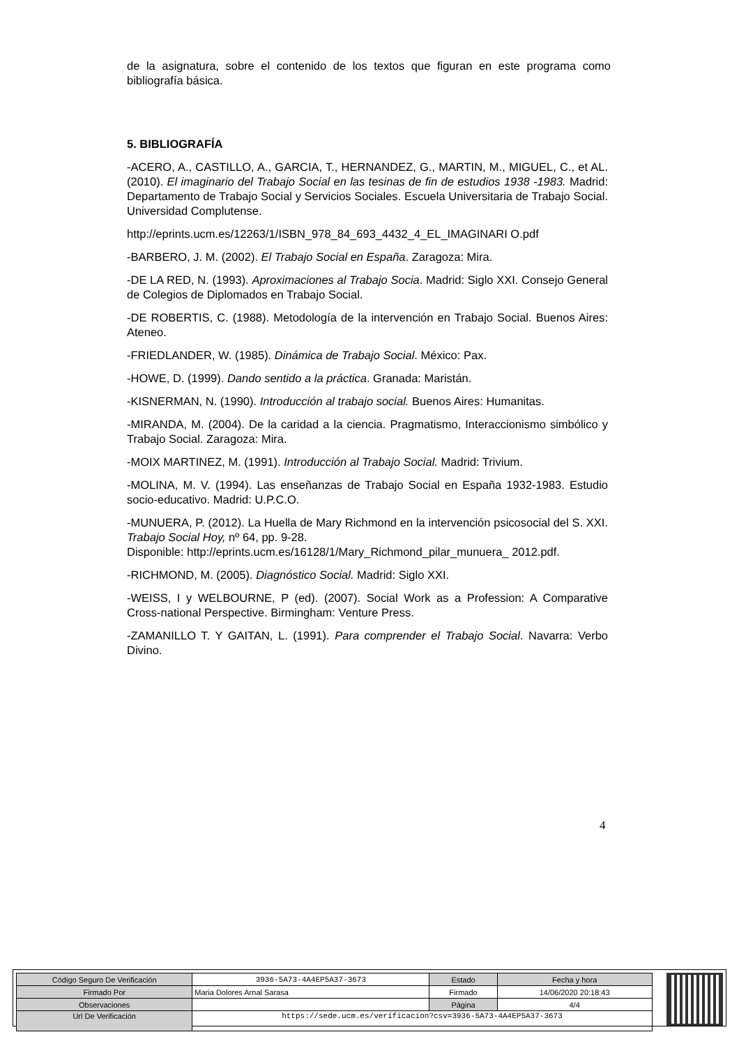de la asignatura, sobre el contenido de los textos que figuran en este programa como bibliografía básica.
5. BIBLIOGRAFÍA
-ACERO, A., CASTILLO, A., GARCIA, T., HERNANDEZ, G., MARTIN, M., MIGUEL, C., et AL. (2010). El imaginario del Trabajo Social en las tesinas de fin de estudios 1938 -1983. Madrid: Departamento de Trabajo Social y Servicios Sociales. Escuela Universitaria de Trabajo Social. Universidad Complutense.
http://eprints.ucm.es/12263/1/ISBN_978_84_693_4432_4_EL_IMAGINARI O.pdf
-BARBERO, J. M. (2002). El Trabajo Social en España. Zaragoza: Mira.
-DE LA RED, N. (1993). Aproximaciones al Trabajo Socia. Madrid: Siglo XXI. Consejo General de Colegios de Diplomados en Trabajo Social.
-DE ROBERTIS, C. (1988). Metodología de la intervención en Trabajo Social. Buenos Aires: Ateneo.
-FRIEDLANDER, W. (1985). Dinámica de Trabajo Social. México: Pax.
-HOWE, D. (1999). Dando sentido a la práctica. Granada: Maristán.
-KISNERMAN, N. (1990). Introducción al trabajo social. Buenos Aires: Humanitas.
-MIRANDA, M. (2004). De la caridad a la ciencia. Pragmatismo, Interaccionismo simbólico y Trabajo Social. Zaragoza: Mira.
-MOIX MARTINEZ, M. (1991). Introducción al Trabajo Social. Madrid: Trivium.
-MOLINA, M. V. (1994). Las enseñanzas de Trabajo Social en España 1932-1983. Estudio socio-educativo. Madrid: U.P.C.O.
-MUNUERA, P. (2012). La Huella de Mary Richmond en la intervención psicosocial del S. XXI. Trabajo Social Hoy, nº 64, pp. 9-28.
Disponible: http://eprints.ucm.es/16128/1/Mary_Richmond_pilar_munuera_ 2012.pdf.
-RICHMOND, M. (2005). Diagnóstico Social. Madrid: Siglo XXI.
-WEISS, I y WELBOURNE, P (ed). (2007). Social Work as a Profession: A Comparative Cross-national Perspective. Birmingham: Venture Press.
-ZAMANILLO T. Y GAITAN, L. (1991). Para comprender el Trabajo Social. Navarra: Verbo Divino.
4
| Código Seguro De Verificación | 3936-5A73-4A4EP5A37-3673 | Estado | Fecha y hora |
| Firmado Por | Maria Dolores Arnal Sarasa | Firmado | 14/06/2020 20:18:43 |
| Observaciones | | Página | 4/4 |
| Url De Verificación | https://sede.ucm.es/verificacion?csv=3936-5A73-4A4EP5A37-3673 | | |